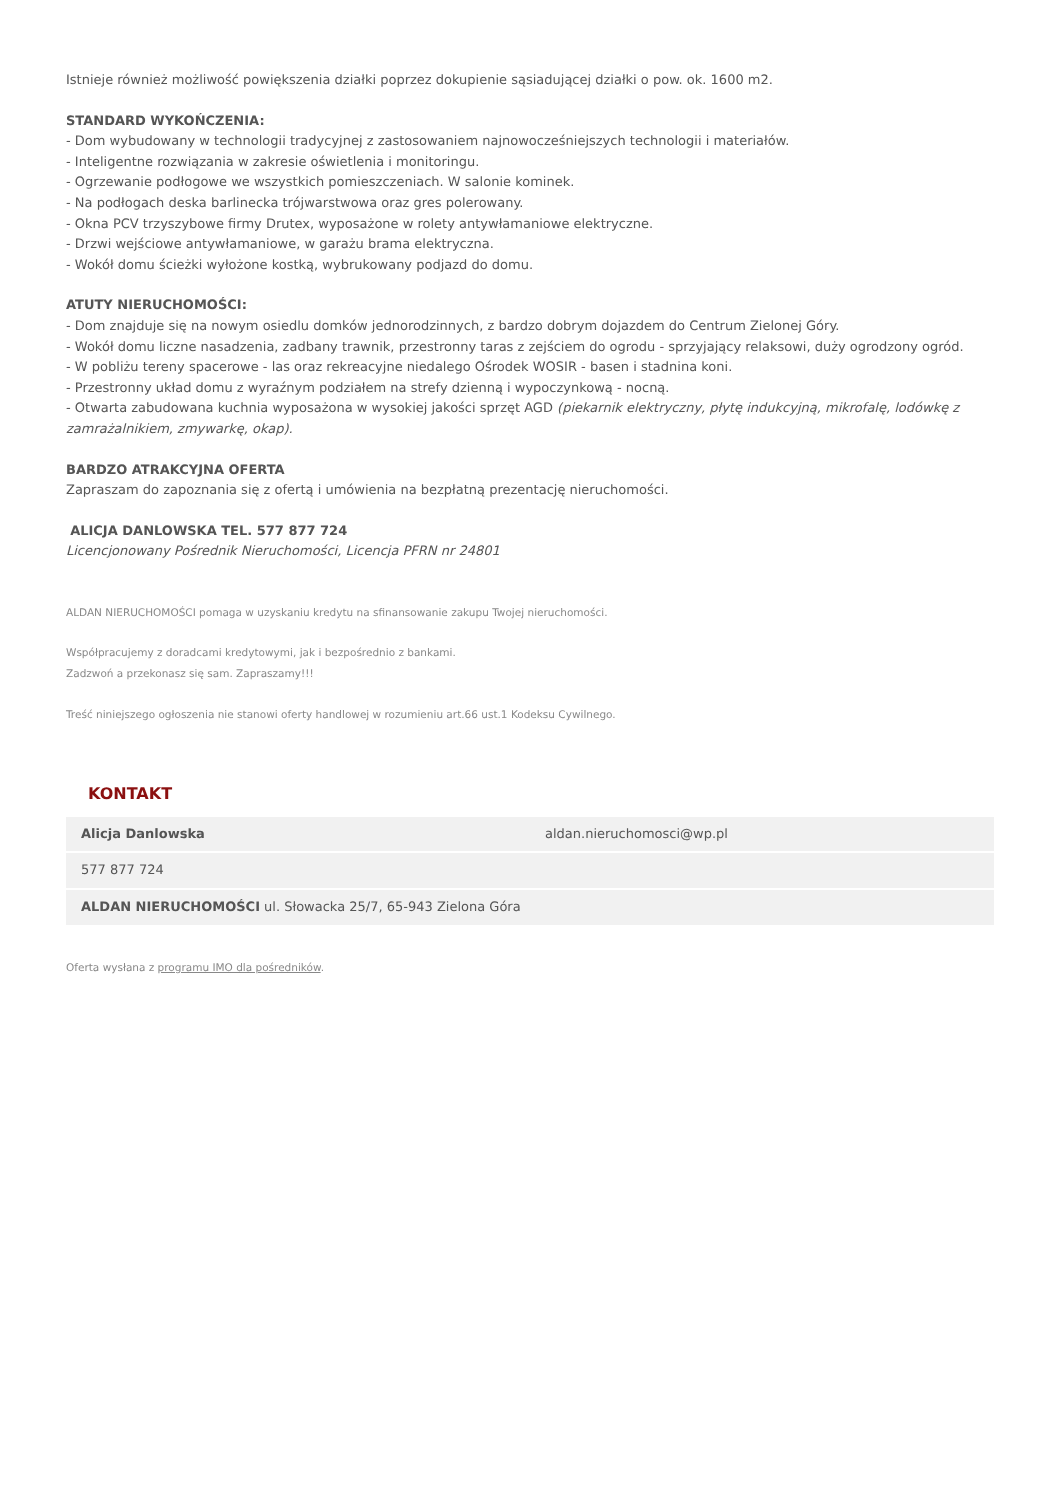Istnieje również możliwość powiększenia działki poprzez dokupienie sąsiadującej działki o pow. ok. 1600 m2.
STANDARD WYKOŃCZENIA:
- Dom wybudowany w technologii tradycyjnej z zastosowaniem najnowocześniejszych technologii i materiałów.
- Inteligentne rozwiązania w zakresie oświetlenia i monitoringu.
- Ogrzewanie podłogowe we wszystkich pomieszczeniach. W salonie kominek.
- Na podłogach deska barlinecka trójwarstwowa oraz gres polerowany.
- Okna PCV trzyszybowe firmy Drutex, wyposażone w rolety antywłamaniowe elektryczne.
- Drzwi wejściowe antywłamaniowe, w garażu brama elektryczna.
- Wokół domu ścieżki wyłożone kostką, wybrukowany podjazd do domu.
ATUTY NIERUCHOMOŚCI:
- Dom znajduje się na nowym osiedlu domków jednorodzinnych, z bardzo dobrym dojazdem do Centrum Zielonej Góry.
- Wokół domu liczne nasadzenia, zadbany trawnik, przestronny taras z zejściem do ogrodu - sprzyjający relaksowi, duży ogrodzony ogród.
- W pobliżu tereny spacerowe - las oraz rekreacyjne niedalego Ośrodek WOSIR - basen i stadnina koni.
- Przestronny układ domu z wyraźnym podziałem na strefy dzienną i wypoczynkową - nocną.
- Otwarta zabudowana kuchnia wyposażona w wysokiej jakości sprzęt AGD (piekarnik elektryczny, płytę indukcyjną, mikrofalę, lodówkę z zamrażalnikiem, zmywarkę, okap).
BARDZO ATRAKCYJNA OFERTA
Zapraszam do zapoznania się z ofertą i umówienia na bezpłatną prezentację nieruchomości.
ALICJA DANLOWSKA TEL. 577 877 724
Licencjonowany Pośrednik Nieruchomości, Licencja PFRN nr 24801
ALDAN NIERUCHOMOŚCI pomaga w uzyskaniu kredytu na sfinansowanie zakupu Twojej nieruchomości.
Współpracujemy z doradcami kredytowymi, jak i bezpośrednio z bankami.
Zadzwoń a przekonasz się sam. Zapraszamy!!!
Treść niniejszego ogłoszenia nie stanowi oferty handlowej w rozumieniu art.66 ust.1 Kodeksu Cywilnego.
KONTAKT
| Alicja Danlowska | aldan.nieruchomosci@wp.pl |
| 577 877 724 | |
| ALDAN NIERUCHOMOŚCI ul. Słowacka 25/7, 65-943 Zielona Góra | |
Oferta wysłana z programu IMO dla pośredników.